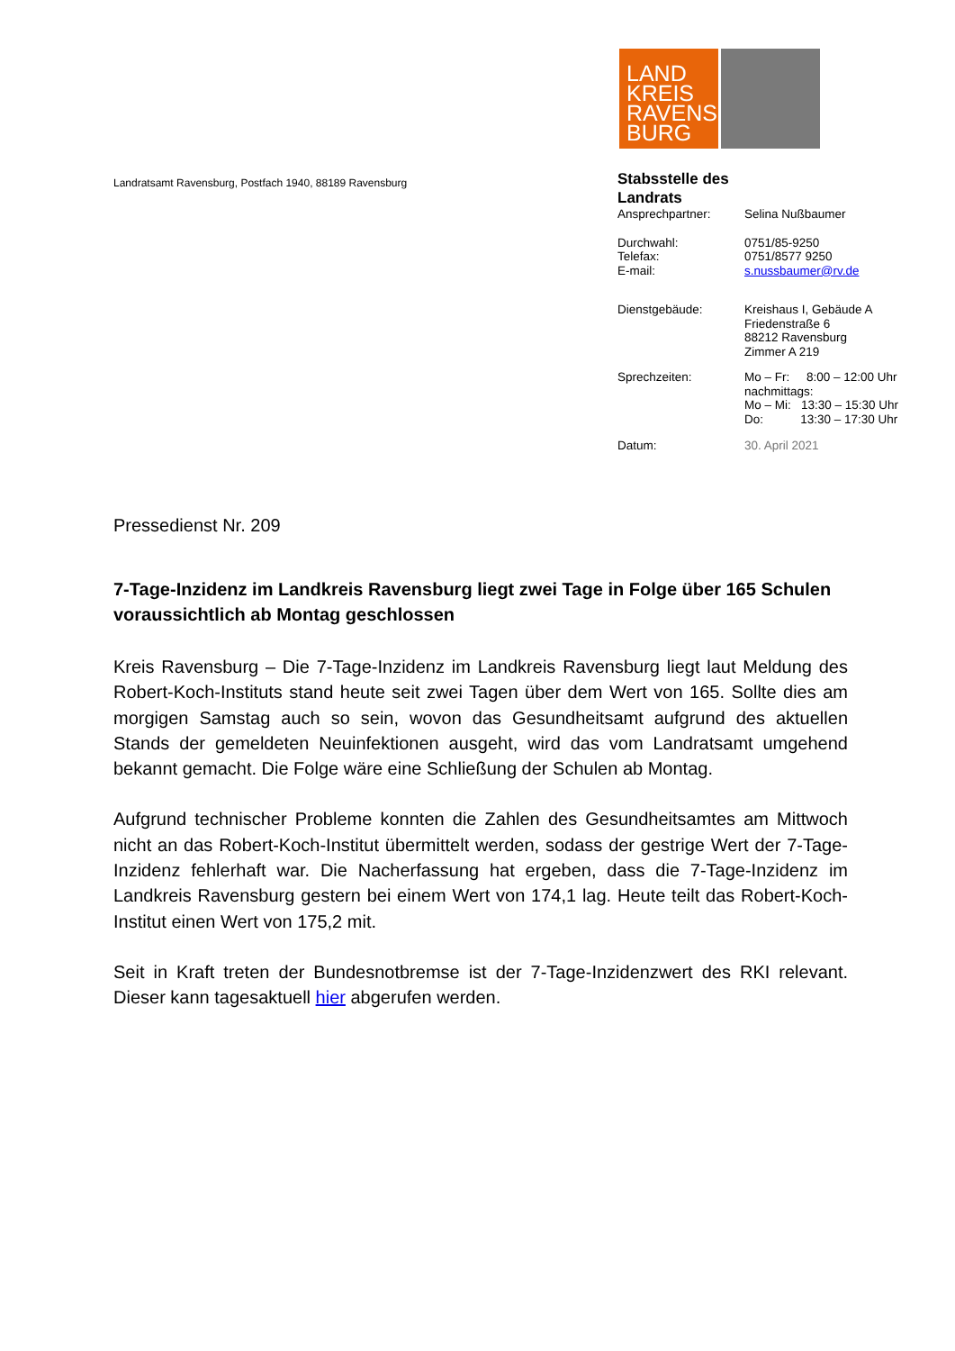LAND
KREIS
RAVENS
BURG
Landratsamt Ravensburg, Postfach 1940, 88189 Ravensburg
Stabsstelle des
Landrats
Ansprechpartner: Selina Nußbaumer
Durchwahl: 0751/85-9250
Telefax: 0751/8577 9250
E-mail: s.nussbaumer@rv.de
Dienstgebäude: Kreishaus I, Gebäude A
Friedenstraße 6
88212 Ravensburg
Zimmer A 219
Sprechzeiten: Mo – Fr: 8:00 – 12:00 Uhr
nachmittags:
Mo – Mi: 13:30 – 15:30 Uhr
Do: 13:30 – 17:30 Uhr
Datum: 30. April 2021
Pressedienst Nr. 209
7-Tage-Inzidenz im Landkreis Ravensburg liegt zwei Tage in Folge über 165 Schulen voraussichtlich ab Montag geschlossen
Kreis Ravensburg – Die 7-Tage-Inzidenz im Landkreis Ravensburg liegt laut Meldung des Robert-Koch-Instituts stand heute seit zwei Tagen über dem Wert von 165. Sollte dies am morgigen Samstag auch so sein, wovon das Gesundheitsamt aufgrund des aktuellen Stands der gemeldeten Neuinfektionen ausgeht, wird das vom Landratsamt umgehend bekannt gemacht. Die Folge wäre eine Schließung der Schulen ab Montag.
Aufgrund technischer Probleme konnten die Zahlen des Gesundheitsamtes am Mittwoch nicht an das Robert-Koch-Institut übermittelt werden, sodass der gestrige Wert der 7-Tage-Inzidenz fehlerhaft war. Die Nacherfassung hat ergeben, dass die 7-Tage-Inzidenz im Landkreis Ravensburg gestern bei einem Wert von 174,1 lag. Heute teilt das Robert-Koch-Institut einen Wert von 175,2 mit.
Seit in Kraft treten der Bundesnotbremse ist der 7-Tage-Inzidenzwert des RKI relevant. Dieser kann tagesaktuell hier abgerufen werden.